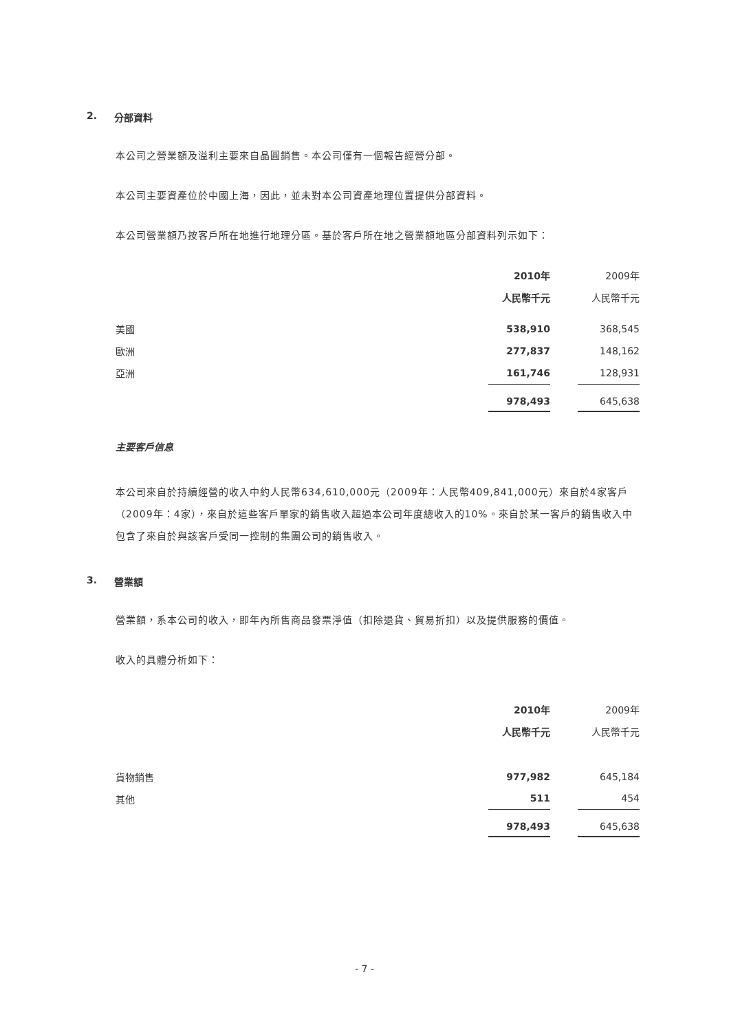2. 分部資料
本公司之營業額及溢利主要來自晶圓銷售。本公司僅有一個報告經營分部。
本公司主要資產位於中國上海，因此，並未對本公司資產地理位置提供分部資料。
本公司營業額乃按客戶所在地進行地理分區。基於客戶所在地之營業額地區分部資料列示如下：
| | 2010年 | | 2009年 |
| --- | --- | --- | --- |
| | 人民幣千元 | | 人民幣千元 |
| 美國 | 538,910 | | 368,545 |
| 歐洲 | 277,837 | | 148,162 |
| 亞洲 | 161,746 | | 128,931 |
| | 978,493 | | 645,638 |
主要客戶信息
本公司來自於持續經營的收入中約人民幣634,610,000元（2009年：人民幣409,841,000元）來自於4家客戶（2009年：4家），來自於這些客戶單家的銷售收入超過本公司年度總收入的10%。來自於某一客戶的銷售收入中包含了來自於與該客戶受同一控制的集團公司的銷售收入。
3. 營業額
營業額，系本公司的收入，即年內所售商品發票淨值（扣除退貨、貿易折扣）以及提供服務的價值。
收入的具體分析如下：
| | 2010年 | | 2009年 |
| --- | --- | --- | --- |
| | 人民幣千元 | | 人民幣千元 |
| 貨物銷售 | 977,982 | | 645,184 |
| 其他 | 511 | | 454 |
| | 978,493 | | 645,638 |
- 7 -